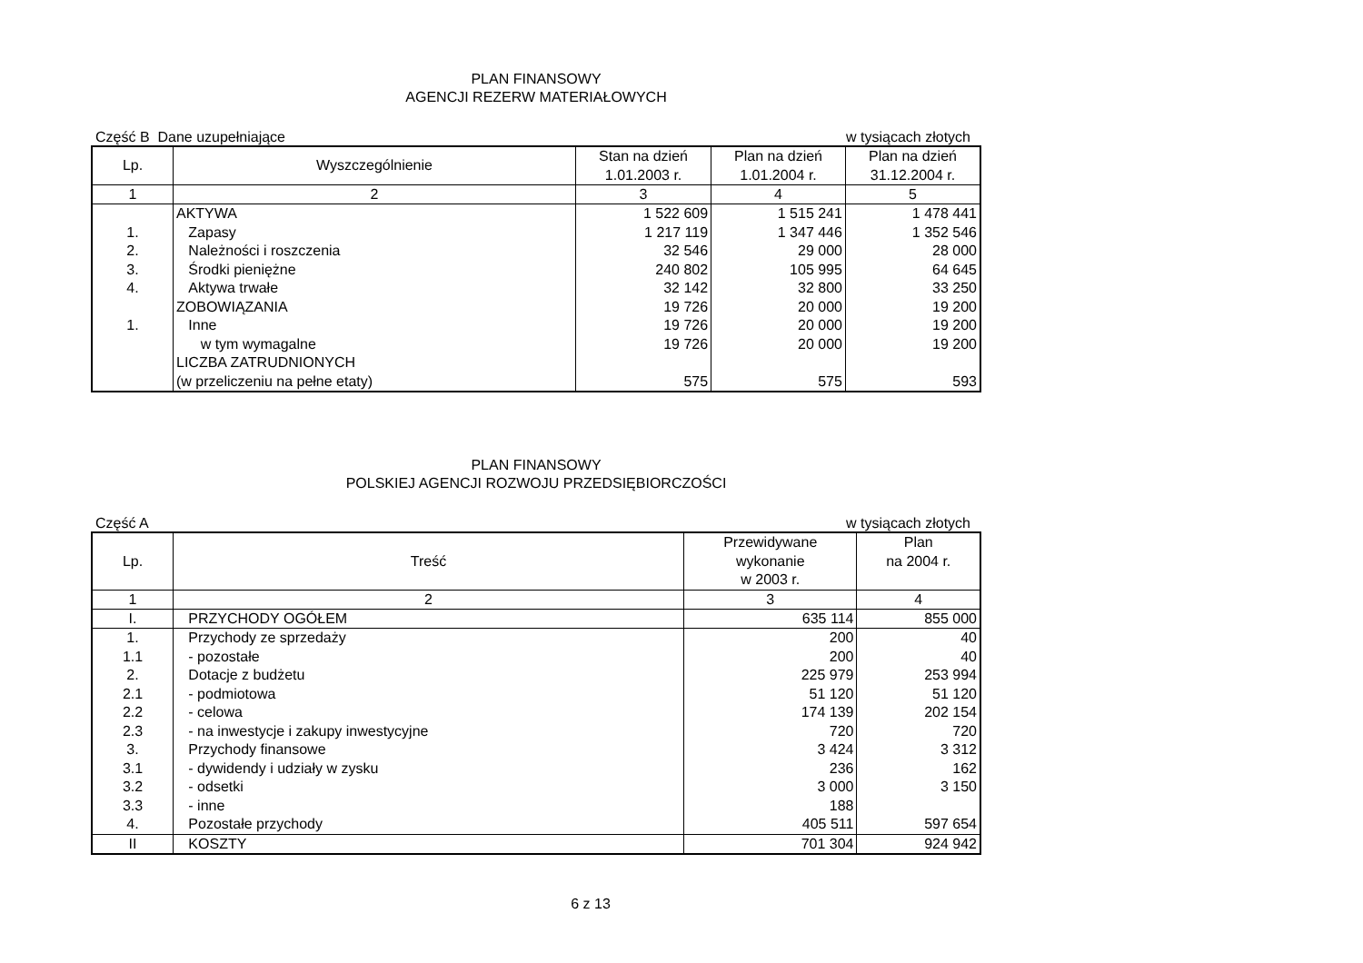PLAN FINANSOWY
AGENCJI REZERW MATERIAŁOWYCH
Część B Dane uzupełniające w tysiącach złotych
| Lp. | Wyszczególnienie | Stan na dzień 1.01.2003 r. | Plan na dzień 1.01.2004 r. | Plan na dzień 31.12.2004 r. |
| --- | --- | --- | --- | --- |
| 1 | 2 | 3 | 4 | 5 |
| | AKTYWA | 1 522 609 | 1 515 241 | 1 478 441 |
| 1. | Zapasy | 1 217 119 | 1 347 446 | 1 352 546 |
| 2. | Należności i roszczenia | 32 546 | 29 000 | 28 000 |
| 3. | Środki pieniężne | 240 802 | 105 995 | 64 645 |
| 4. | Aktywa trwałe | 32 142 | 32 800 | 33 250 |
| | ZOBOWIĄZANIA | 19 726 | 20 000 | 19 200 |
| 1. | Inne | 19 726 | 20 000 | 19 200 |
| | w tym wymagalne | 19 726 | 20 000 | 19 200 |
| | LICZBA ZATRUDNIONYCH | | | |
| | (w przeliczeniu na pełne etaty) | 575 | 575 | 593 |
PLAN FINANSOWY
POLSKIEJ AGENCJI ROZWOJU PRZEDSIĘBIORCZOŚCI
Część A w tysiącach złotych
| Lp. | Treść | Przewidywane wykonanie w 2003 r. | Plan na 2004 r. |
| --- | --- | --- | --- |
| 1 | 2 | 3 | 4 |
| I. | PRZYCHODY OGÓŁEM | 635 114 | 855 000 |
| 1. | Przychody ze sprzedaży | 200 | 40 |
| 1.1 | - pozostałe | 200 | 40 |
| 2. | Dotacje z budżetu | 225 979 | 253 994 |
| 2.1 | - podmiotowa | 51 120 | 51 120 |
| 2.2 | - celowa | 174 139 | 202 154 |
| 2.3 | - na inwestycje i zakupy inwestycyjne | 720 | 720 |
| 3. | Przychody finansowe | 3 424 | 3 312 |
| 3.1 | - dywidendy i udziały w zysku | 236 | 162 |
| 3.2 | - odsetki | 3 000 | 3 150 |
| 3.3 | - inne | 188 | |
| 4. | Pozostałe przychody | 405 511 | 597 654 |
| II | KOSZTY | 701 304 | 924 942 |
6 z 13